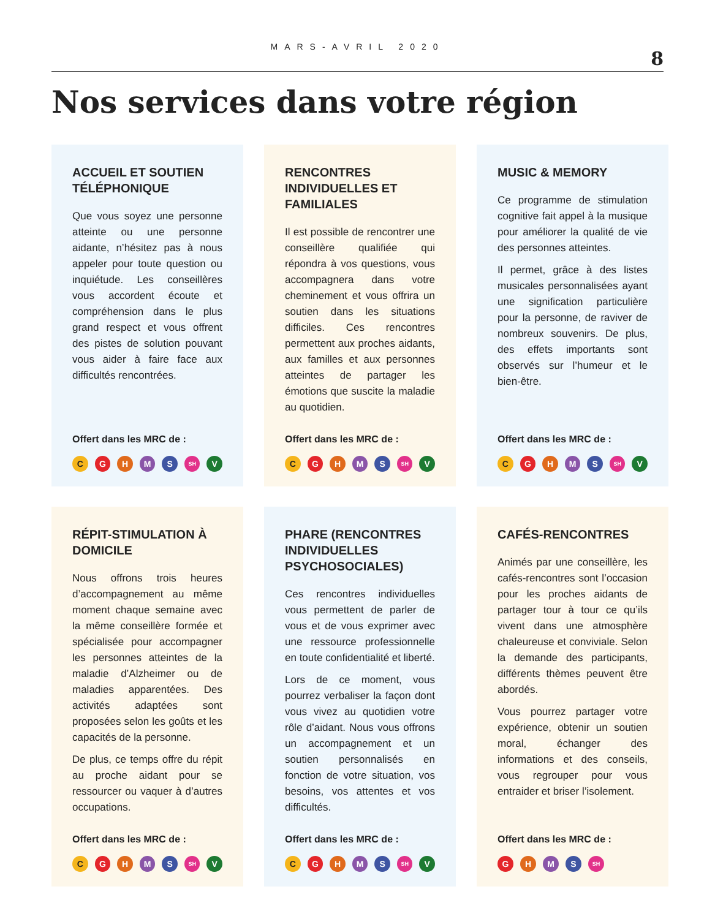MARS-AVRIL 2020
8
Nos services dans votre région
ACCUEIL ET SOUTIEN TÉLÉPHONIQUE
Que vous soyez une personne atteinte ou une personne aidante, n’hésitez pas à nous appeler pour toute question ou inquiétude. Les conseillères vous accordent écoute et compréhension dans le plus grand respect et vous offrent des pistes de solution pouvant vous aider à faire face aux difficultés rencontrées.
Offert dans les MRC de :
C G H M S SH V
RENCONTRES INDIVIDUELLES ET FAMILIALES
Il est possible de rencontrer une conseillère qualifiée qui répondra à vos questions, vous accompagnera dans votre cheminement et vous offrira un soutien dans les situations difficiles. Ces rencontres permettent aux proches aidants, aux familles et aux personnes atteintes de partager les émotions que suscite la maladie au quotidien.
Offert dans les MRC de :
C G H M S SH V
MUSIC & MEMORY
Ce programme de stimulation cognitive fait appel à la musique pour améliorer la qualité de vie des personnes atteintes.
Il permet, grâce à des listes musicales personnalisées ayant une signification particulière pour la personne, de raviver de nombreux souvenirs. De plus, des effets importants sont observés sur l’humeur et le bien-être.
Offert dans les MRC de :
C G H M S SH V
RÉPIT-STIMULATION À DOMICILE
Nous offrons trois heures d’accompagnement au même moment chaque semaine avec la même conseillère formée et spécialisée pour accompagner les personnes atteintes de la maladie d’Alzheimer ou de maladies apparentées. Des activités adaptées sont proposées selon les goûts et les capacités de la personne.
De plus, ce temps offre du répit au proche aidant pour se ressourcer ou vaquer à d’autres occupations.
Offert dans les MRC de :
C G H M S SH V
PHARE (RENCONTRES INDIVIDUELLES PSYCHOSOCIALES)
Ces rencontres individuelles vous permettent de parler de vous et de vous exprimer avec une ressource professionnelle en toute confidentialité et liberté.
Lors de ce moment, vous pourrez verbaliser la façon dont vous vivez au quotidien votre rôle d’aidant. Nous vous offrons un accompagnement et un soutien personnalisés en fonction de votre situation, vos besoins, vos attentes et vos difficultés.
Offert dans les MRC de :
C G H M S SH V
CAFÉS-RENCONTRES
Animés par une conseillère, les cafés-rencontres sont l’occasion pour les proches aidants de partager tour à tour ce qu’ils vivent dans une atmosphère chaleureuse et conviviale. Selon la demande des participants, différents thèmes peuvent être abordés.
Vous pourrez partager votre expérience, obtenir un soutien moral, échanger des informations et des conseils, vous regrouper pour vous entraider et briser l’isolement.
Offert dans les MRC de :
G H M S SH